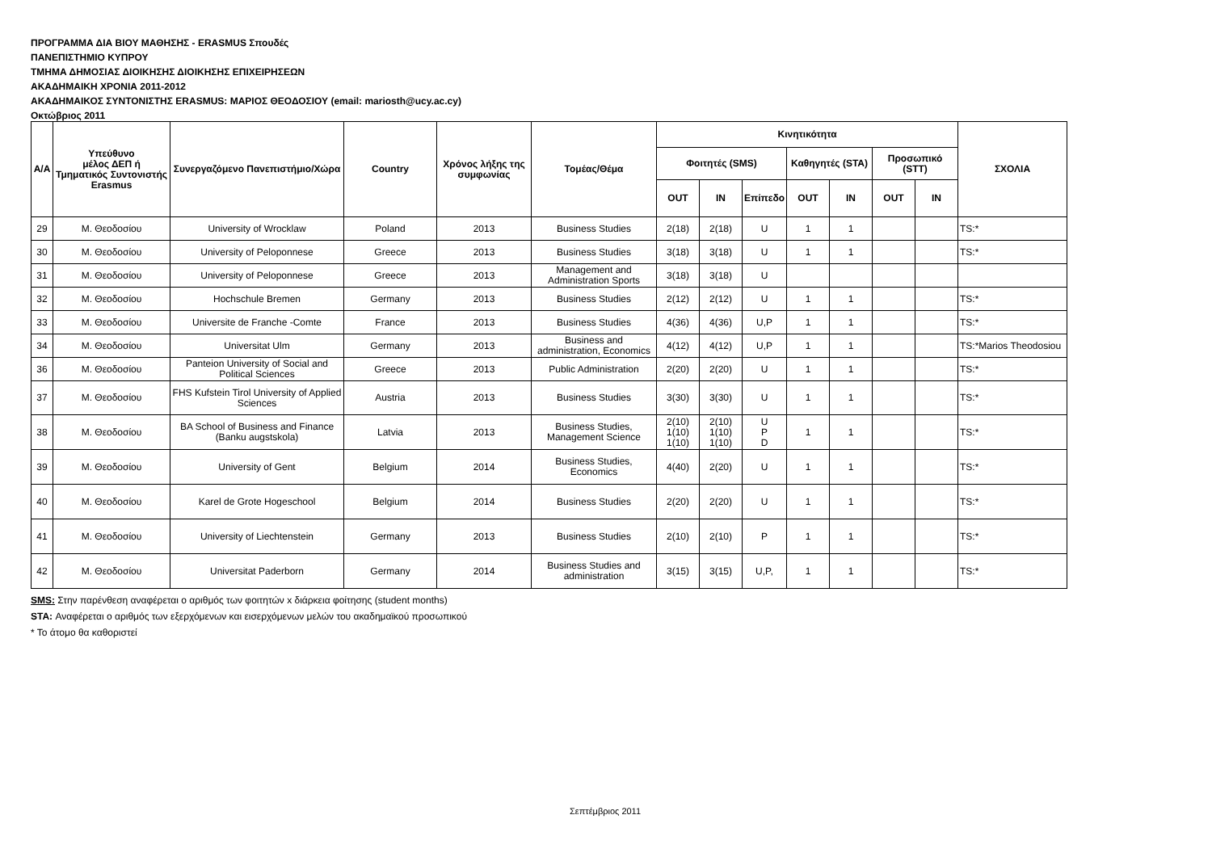ΠΡΟΓΡΑΜΜΑ ΔΙΑ ΒΙΟΥ ΜΑΘΗΣΗΣ - ERASMUS Σπουδές
ΠΑΝΕΠΙΣΤΗΜΙΟ ΚΥΠΡΟΥ
ΤΜΗΜΑ ΔΗΜΟΣΙΑΣ ΔΙΟΙΚΗΣΗΣ ΔΙΟΙΚΗΣΗΣ ΕΠΙΧΕΙΡΗΣΕΩΝ
ΑΚΑΔΗΜΑΙΚΗ ΧΡΟΝΙΑ 2011-2012
ΑΚΑΔΗΜΑΙΚΟΣ ΣΥΝΤΟΝΙΣΤΗΣ ERASMUS: ΜΑΡΙΟΣ ΘΕΟΔΟΣΙΟΥ (email: mariosth@ucy.ac.cy)
Οκτώβριος 2011
| Α/Α | Υπεύθυνο μέλος ΔΕΠ ή Τμηματικός Συντονιστής Erasmus | Συνεργαζόμενο Πανεπιστήμιο/Χώρα | Country | Χρόνος λήξης της συμφωνίας | Τομέας/Θέμα | Κινητικότητα | | | | | | | ΣΧΟΛΙΑ |
| --- | --- | --- | --- | --- | --- | --- | --- | --- | --- | --- | --- | --- | --- |
| | | | | | | Φοιτητές (SMS) | | | Καθηγητές (STA) | | Προσωπικό (STT) | | |
| | | | | | | OUT | IN | Επίπεδο | OUT | IN | OUT | IN | |
| 29 | Μ. Θεοδοσίου | University of Wrocklaw | Poland | 2013 | Business Studies | 2(18) | 2(18) | U | 1 | 1 | | | TS:* |
| 30 | Μ. Θεοδοσίου | University of Peloponnese | Greece | 2013 | Business Studies | 3(18) | 3(18) | U | 1 | 1 | | | TS:* |
| 31 | Μ. Θεοδοσίου | University of Peloponnese | Greece | 2013 | Management and Administration Sports | 3(18) | 3(18) | U | | | | | |
| 32 | Μ. Θεοδοσίου | Hochschule Bremen | Germany | 2013 | Business Studies | 2(12) | 2(12) | U | 1 | 1 | | | TS:* |
| 33 | Μ. Θεοδοσίου | Universite de Franche -Comte | France | 2013 | Business Studies | 4(36) | 4(36) | U,P | 1 | 1 | | | TS:* |
| 34 | Μ. Θεοδοσίου | Universitat Ulm | Germany | 2013 | Business and administration, Economics | 4(12) | 4(12) | U,P | 1 | 1 | | | TS:*Marios Theodosiou |
| 36 | Μ. Θεοδοσίου | Panteion University of Social and Political Sciences | Greece | 2013 | Public Administration | 2(20) | 2(20) | U | 1 | 1 | | | TS:* |
| 37 | Μ. Θεοδοσίου | FHS Kufstein Tirol University of Applied Sciences | Austria | 2013 | Business Studies | 3(30) | 3(30) | U | 1 | 1 | | | TS:* |
| 38 | Μ. Θεοδοσίου | BA School of Business and Finance (Banku augstskola) | Latvia | 2013 | Business Studies, Management Science | 2(10) 1(10) 1(10) | 2(10) 1(10) 1(10) | U P D | 1 | 1 | | | TS:* |
| 39 | Μ. Θεοδοσίου | University of Gent | Belgium | 2014 | Business Studies, Economics | 4(40) | 2(20) | U | 1 | 1 | | | TS:* |
| 40 | Μ. Θεοδοσίου | Karel de Grote Hogeschool | Belgium | 2014 | Business Studies | 2(20) | 2(20) | U | 1 | 1 | | | TS:* |
| 41 | Μ. Θεοδοσίου | University of Liechtenstein | Germany | 2013 | Business Studies | 2(10) | 2(10) | P | 1 | 1 | | | TS:* |
| 42 | Μ. Θεοδοσίου | Universitat Paderborn | Germany | 2014 | Business Studies and administration | 3(15) | 3(15) | U,P, | 1 | 1 | | | TS:* |
SMS: Στην παρένθεση αναφέρεται ο αριθμός των φοιτητών x διάρκεια φοίτησης (student months)
STA: Αναφέρεται ο αριθμός των εξερχόμενων και εισερχόμενων μελών του ακαδημαϊκού προσωπικού
* Το άτομο θα καθοριστεί
Σεπτέμβριος 2011